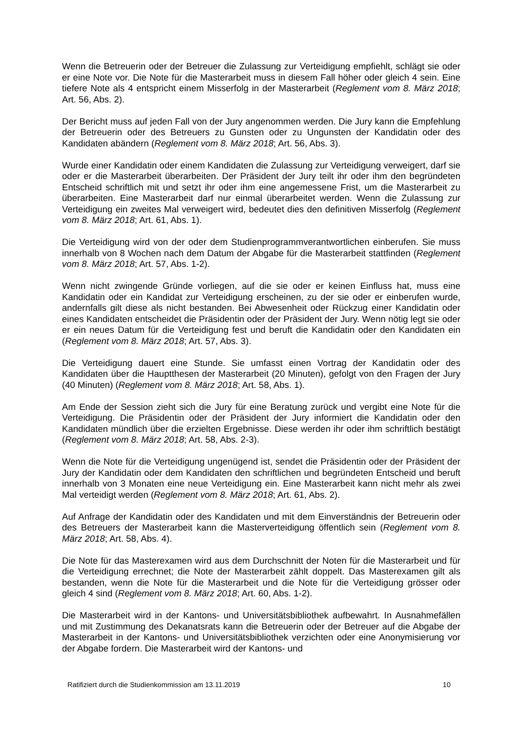Wenn die Betreuerin oder der Betreuer die Zulassung zur Verteidigung empfiehlt, schlägt sie oder er eine Note vor. Die Note für die Masterarbeit muss in diesem Fall höher oder gleich 4 sein. Eine tiefere Note als 4 entspricht einem Misserfolg in der Masterarbeit (Reglement vom 8. März 2018; Art. 56, Abs. 2).
Der Bericht muss auf jeden Fall von der Jury angenommen werden. Die Jury kann die Empfehlung der Betreuerin oder des Betreuers zu Gunsten oder zu Ungunsten der Kandidatin oder des Kandidaten abändern (Reglement vom 8. März 2018; Art. 56, Abs. 3).
Wurde einer Kandidatin oder einem Kandidaten die Zulassung zur Verteidigung verweigert, darf sie oder er die Masterarbeit überarbeiten. Der Präsident der Jury teilt ihr oder ihm den begründeten Entscheid schriftlich mit und setzt ihr oder ihm eine angemessene Frist, um die Masterarbeit zu überarbeiten. Eine Masterarbeit darf nur einmal überarbeitet werden. Wenn die Zulassung zur Verteidigung ein zweites Mal verweigert wird, bedeutet dies den definitiven Misserfolg (Reglement vom 8. März 2018; Art. 61, Abs. 1).
Die Verteidigung wird von der oder dem Studienprogrammverantwortlichen einberufen. Sie muss innerhalb von 8 Wochen nach dem Datum der Abgabe für die Masterarbeit stattfinden (Reglement vom 8. März 2018; Art. 57, Abs. 1-2).
Wenn nicht zwingende Gründe vorliegen, auf die sie oder er keinen Einfluss hat, muss eine Kandidatin oder ein Kandidat zur Verteidigung erscheinen, zu der sie oder er einberufen wurde, andernfalls gilt diese als nicht bestanden. Bei Abwesenheit oder Rückzug einer Kandidatin oder eines Kandidaten entscheidet die Präsidentin oder der Präsident der Jury. Wenn nötig legt sie oder er ein neues Datum für die Verteidigung fest und beruft die Kandidatin oder den Kandidaten ein (Reglement vom 8. März 2018; Art. 57, Abs. 3).
Die Verteidigung dauert eine Stunde. Sie umfasst einen Vortrag der Kandidatin oder des Kandidaten über die Hauptthesen der Masterarbeit (20 Minuten), gefolgt von den Fragen der Jury (40 Minuten) (Reglement vom 8. März 2018; Art. 58, Abs. 1).
Am Ende der Session zieht sich die Jury für eine Beratung zurück und vergibt eine Note für die Verteidigung. Die Präsidentin oder der Präsident der Jury informiert die Kandidatin oder den Kandidaten mündlich über die erzielten Ergebnisse. Diese werden ihr oder ihm schriftlich bestätigt (Reglement vom 8. März 2018; Art. 58, Abs. 2-3).
Wenn die Note für die Verteidigung ungenügend ist, sendet die Präsidentin oder der Präsident der Jury der Kandidatin oder dem Kandidaten den schriftlichen und begründeten Entscheid und beruft innerhalb von 3 Monaten eine neue Verteidigung ein. Eine Masterarbeit kann nicht mehr als zwei Mal verteidigt werden (Reglement vom 8. März 2018; Art. 61, Abs. 2).
Auf Anfrage der Kandidatin oder des Kandidaten und mit dem Einverständnis der Betreuerin oder des Betreuers der Masterarbeit kann die Masterverteidigung öffentlich sein (Reglement vom 8. März 2018; Art. 58, Abs. 4).
Die Note für das Masterexamen wird aus dem Durchschnitt der Noten für die Masterarbeit und für die Verteidigung errechnet; die Note der Masterarbeit zählt doppelt. Das Masterexamen gilt als bestanden, wenn die Note für die Masterarbeit und die Note für die Verteidigung grösser oder gleich 4 sind (Reglement vom 8. März 2018; Art. 60, Abs. 1-2).
Die Masterarbeit wird in der Kantons- und Universitätsbibliothek aufbewahrt. In Ausnahmefällen und mit Zustimmung des Dekanatsrats kann die Betreuerin oder der Betreuer auf die Abgabe der Masterarbeit in der Kantons- und Universitätsbibliothek verzichten oder eine Anonymisierung vor der Abgabe fordern. Die Masterarbeit wird der Kantons- und
Ratifiziert durch die Studienkommission am 13.11.2019 10